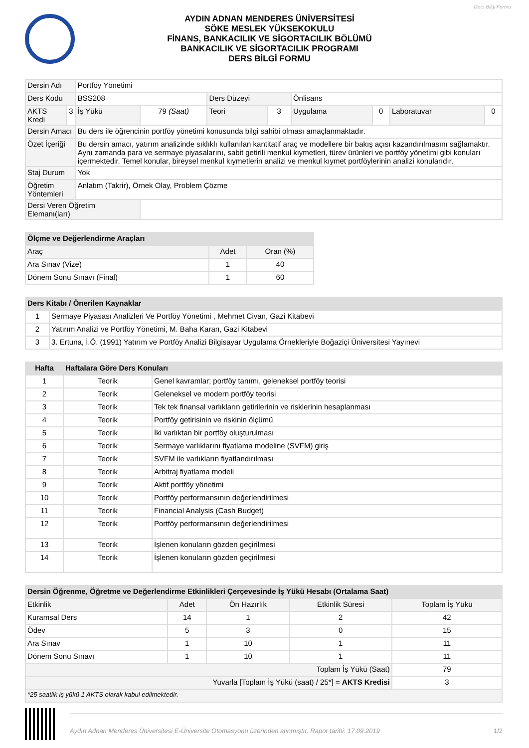Ders Bilgi Formu
AYDIN ADNAN MENDERES ÜNİVERSİTESİ
SÖKE MESLEK YÜKSEKOKULU
FİNANS, BANKACILIK VE SİGORTACILIK BÖLÜMÜ
BANKACILIK VE SİGORTACILIK PROGRAMI
DERS BİLGİ FORMU
| Dersin Adı | | Portföy Yönetimi | | | | | | | |
| Ders Kodu | | BSS208 | | Ders Düzeyi | | Önlisans | | | |
| AKTS Kredi | 3 | İş Yükü | 79 (Saat) | Teori | 3 | Uygulama | 0 | Laboratuvar | 0 |
| Dersin Amacı | | Bu ders ile öğrencinin portföy yönetimi konusunda bilgi sahibi olması amaçlanmaktadır. | | | | | | | |
| Özet İçeriği | | Bu dersin amacı, yatırım analizinde sıklıklı kullanılan kantitatif araç ve modellere bir bakış açısı kazandırılmasını sağlamaktır. Aynı zamanda para ve sermaye piyasalarını, sabit getirili menkul kıymetleri, türev ürünleri ve portföy yönetimi gibi konuları içermektedir. Temel konular, bireysel menkul kıymetlerin analizi ve menkul kıymet portföylerinin analizi konularıdır. | | | | | | | |
| Staj Durum | | Yok | | | | | | | |
| Öğretim Yöntemleri | | Anlatım (Takrir), Örnek Olay, Problem Çözme | | | | | | | |
| Dersi Veren Öğretim Elemanı(ları) | | | | | | | | | |
| Ölçme ve Değerlendirme Araçları | | |
| --- | --- | --- |
| Araç | Adet | Oran (%) |
| Ara Sınav (Vize) | 1 | 40 |
| Dönem Sonu Sınavı (Final) | 1 | 60 |
| Ders Kitabı / Önerilen Kaynaklar | |
| --- | --- |
| 1 | Sermaye Piyasası Analizleri Ve Portföy Yönetimi , Mehmet Civan, Gazi Kitabevi |
| 2 | Yatırım Analizi ve Portföy Yönetimi, M. Baha Karan, Gazi Kitabevi |
| 3 | 3. Ertuna, İ.Ö. (1991) Yatırım ve Portföy Analizi Bilgisayar Uygulama Örnekleriyle Boğaziçi Üniversitesi Yayınevi |
| Hafta | Haftalara Göre Ders Konuları | |
| --- | --- | --- |
| 1 | Teorik | Genel kavramlar; portföy tanımı, geleneksel portföy teorisi |
| 2 | Teorik | Geleneksel ve modern portföy teorisi |
| 3 | Teorik | Tek tek finansal varlıkların getirilerinin ve risklerinin hesaplanması |
| 4 | Teorik | Portföy getirisinin ve riskinin ölçümü |
| 5 | Teorik | İki varlıktan bir portföy oluşturulması |
| 6 | Teorik | Sermaye varlıklarını fiyatlama modeline (SVFM) giriş |
| 7 | Teorik | SVFM ile varlıkların fiyatlandırılması |
| 8 | Teorik | Arbitraj fiyatlama modeli |
| 9 | Teorik | Aktif portföy yönetimi |
| 10 | Teorik | Portföy performansının değerlendirilmesi |
| 11 | Teorik | Financial Analysis (Cash Budget) |
| 12 | Teorik | Portföy performansının değerlendirilmesi |
| 13 | Teorik | İşlenen konuların gözden geçirilmesi |
| 14 | Teorik | İşlenen konuların gözden geçirilmesi |
| Dersin Öğrenme, Öğretme ve Değerlendirme Etkinlikleri Çerçevesinde İş Yükü Hesabı (Ortalama Saat) | | | | |
| --- | --- | --- | --- | --- |
| Etkinlik | Adet | Ön Hazırlık | Etkinlik Süresi | Toplam İş Yükü |
| Kuramsal Ders | 14 | 1 | 2 | 42 |
| Ödev | 5 | 3 | 0 | 15 |
| Ara Sınav | 1 | 10 | 1 | 11 |
| Dönem Sonu Sınavı | 1 | 10 | 1 | 11 |
| Toplam İş Yükü (Saat) | | | | 79 |
| Yuvarla [Toplam İş Yükü (saat) / 25*] = AKTS Kredisi | | | | 3 |
| *25 saatlik iş yükü 1 AKTS olarak kabul edilmektedir. | | | | |
Aydın Adnan Menderes Üniversitesi E-Üniversite Otomasyonu üzerinden alınmıştır. Rapor tarihi: 17.09.2019 1/2